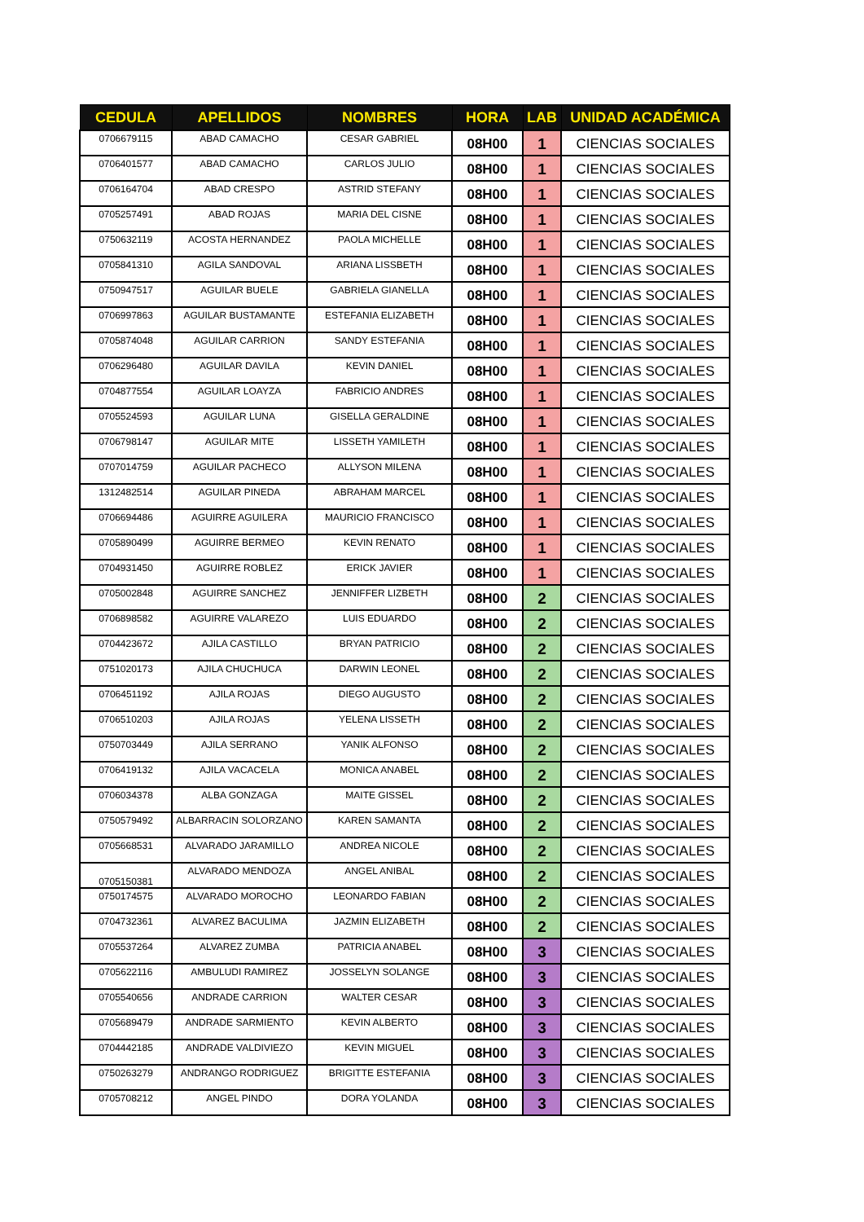| CEDULA | APELLIDOS | NOMBRES | HORA | LAB | UNIDAD ACADÉMICA |
| --- | --- | --- | --- | --- | --- |
| 0706679115 | ABAD CAMACHO | CESAR GABRIEL | 08H00 | 1 | CIENCIAS SOCIALES |
| 0706401577 | ABAD CAMACHO | CARLOS JULIO | 08H00 | 1 | CIENCIAS SOCIALES |
| 0706164704 | ABAD CRESPO | ASTRID STEFANY | 08H00 | 1 | CIENCIAS SOCIALES |
| 0705257491 | ABAD ROJAS | MARIA DEL CISNE | 08H00 | 1 | CIENCIAS SOCIALES |
| 0750632119 | ACOSTA HERNANDEZ | PAOLA MICHELLE | 08H00 | 1 | CIENCIAS SOCIALES |
| 0705841310 | AGILA SANDOVAL | ARIANA LISSBETH | 08H00 | 1 | CIENCIAS SOCIALES |
| 0750947517 | AGUILAR BUELE | GABRIELA GIANELLA | 08H00 | 1 | CIENCIAS SOCIALES |
| 0706997863 | AGUILAR BUSTAMANTE | ESTEFANIA ELIZABETH | 08H00 | 1 | CIENCIAS SOCIALES |
| 0705874048 | AGUILAR CARRION | SANDY ESTEFANIA | 08H00 | 1 | CIENCIAS SOCIALES |
| 0706296480 | AGUILAR DAVILA | KEVIN DANIEL | 08H00 | 1 | CIENCIAS SOCIALES |
| 0704877554 | AGUILAR LOAYZA | FABRICIO ANDRES | 08H00 | 1 | CIENCIAS SOCIALES |
| 0705524593 | AGUILAR LUNA | GISELLA GERALDINE | 08H00 | 1 | CIENCIAS SOCIALES |
| 0706798147 | AGUILAR MITE | LISSETH YAMILETH | 08H00 | 1 | CIENCIAS SOCIALES |
| 0707014759 | AGUILAR PACHECO | ALLYSON MILENA | 08H00 | 1 | CIENCIAS SOCIALES |
| 1312482514 | AGUILAR PINEDA | ABRAHAM MARCEL | 08H00 | 1 | CIENCIAS SOCIALES |
| 0706694486 | AGUIRRE AGUILERA | MAURICIO FRANCISCO | 08H00 | 1 | CIENCIAS SOCIALES |
| 0705890499 | AGUIRRE BERMEO | KEVIN RENATO | 08H00 | 1 | CIENCIAS SOCIALES |
| 0704931450 | AGUIRRE ROBLEZ | ERICK JAVIER | 08H00 | 1 | CIENCIAS SOCIALES |
| 0705002848 | AGUIRRE SANCHEZ | JENNIFFER LIZBETH | 08H00 | 2 | CIENCIAS SOCIALES |
| 0706898582 | AGUIRRE VALAREZO | LUIS EDUARDO | 08H00 | 2 | CIENCIAS SOCIALES |
| 0704423672 | AJILA CASTILLO | BRYAN PATRICIO | 08H00 | 2 | CIENCIAS SOCIALES |
| 0751020173 | AJILA CHUCHUCA | DARWIN LEONEL | 08H00 | 2 | CIENCIAS SOCIALES |
| 0706451192 | AJILA ROJAS | DIEGO AUGUSTO | 08H00 | 2 | CIENCIAS SOCIALES |
| 0706510203 | AJILA ROJAS | YELENA LISSETH | 08H00 | 2 | CIENCIAS SOCIALES |
| 0750703449 | AJILA SERRANO | YANIK ALFONSO | 08H00 | 2 | CIENCIAS SOCIALES |
| 0706419132 | AJILA VACACELA | MONICA ANABEL | 08H00 | 2 | CIENCIAS SOCIALES |
| 0706034378 | ALBA GONZAGA | MAITE GISSEL | 08H00 | 2 | CIENCIAS SOCIALES |
| 0750579492 | ALBARRACIN SOLORZANO | KAREN SAMANTA | 08H00 | 2 | CIENCIAS SOCIALES |
| 0705668531 | ALVARADO JARAMILLO | ANDREA NICOLE | 08H00 | 2 | CIENCIAS SOCIALES |
| 0705150381 | ALVARADO MENDOZA | ANGEL ANIBAL | 08H00 | 2 | CIENCIAS SOCIALES |
| 0750174575 | ALVARADO MOROCHO | LEONARDO FABIAN | 08H00 | 2 | CIENCIAS SOCIALES |
| 0704732361 | ALVAREZ BACULIMA | JAZMIN ELIZABETH | 08H00 | 2 | CIENCIAS SOCIALES |
| 0705537264 | ALVAREZ ZUMBA | PATRICIA ANABEL | 08H00 | 3 | CIENCIAS SOCIALES |
| 0705622116 | AMBULUDI RAMIREZ | JOSSELYN SOLANGE | 08H00 | 3 | CIENCIAS SOCIALES |
| 0705540656 | ANDRADE CARRION | WALTER CESAR | 08H00 | 3 | CIENCIAS SOCIALES |
| 0705689479 | ANDRADE SARMIENTO | KEVIN ALBERTO | 08H00 | 3 | CIENCIAS SOCIALES |
| 0704442185 | ANDRADE VALDIVIEZO | KEVIN MIGUEL | 08H00 | 3 | CIENCIAS SOCIALES |
| 0750263279 | ANDRANGO RODRIGUEZ | BRIGITTE ESTEFANIA | 08H00 | 3 | CIENCIAS SOCIALES |
| 0705708212 | ANGEL PINDO | DORA YOLANDA | 08H00 | 3 | CIENCIAS SOCIALES |